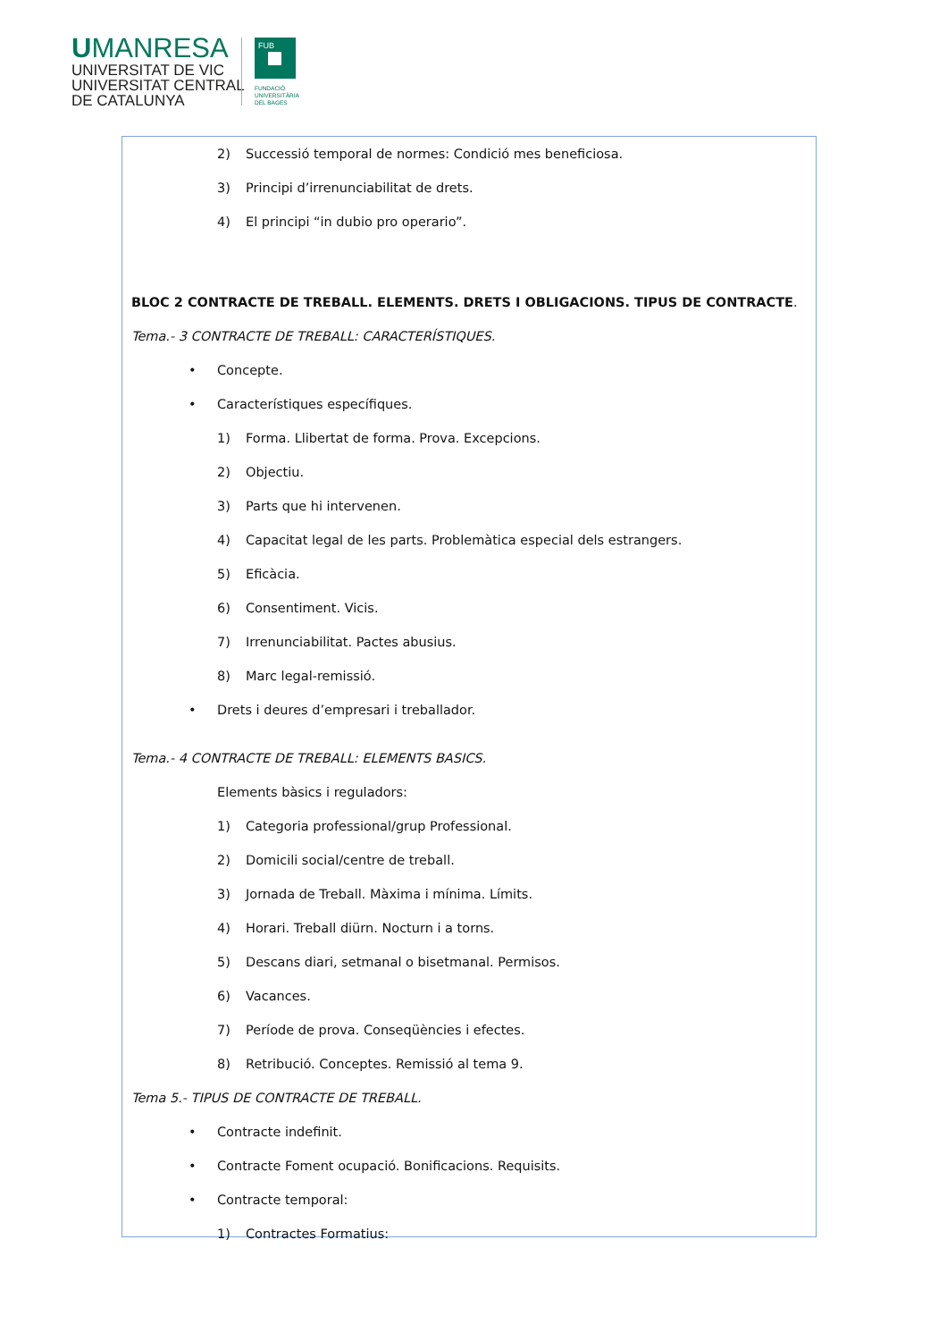UMANRESA
UNIVERSITAT DE VIC
UNIVERSITAT CENTRAL
DE CATALUNYA
FUB
FUNDACIÓ
UNIVERSITÀRIA
DEL BAGES
2) Successió temporal de normes: Condició mes beneficiosa.
3) Principi d’irrenunciabilitat de drets.
4) El principi “in dubio pro operario”.
BLOC 2 CONTRACTE DE TREBALL. ELEMENTS. DRETS I OBLIGACIONS. TIPUS DE CONTRACTE.
Tema.- 3 CONTRACTE DE TREBALL: CARACTERÍSTIQUES.
• Concepte.
• Característiques específiques.
1) Forma. Llibertat de forma. Prova. Excepcions.
2) Objectiu.
3) Parts que hi intervenen.
4) Capacitat legal de les parts. Problemàtica especial dels estrangers.
5) Eficàcia.
6) Consentiment. Vicis.
7) Irrenunciabilitat. Pactes abusius.
8) Marc legal-remissió.
• Drets i deures d’empresari i treballador.
Tema.- 4 CONTRACTE DE TREBALL: ELEMENTS BASICS.
Elements bàsics i reguladors:
1) Categoria professional/grup Professional.
2) Domicili social/centre de treball.
3) Jornada de Treball. Màxima i mínima. Límits.
4) Horari. Treball diürn. Nocturn i a torns.
5) Descans diari, setmanal o bisetmanal. Permisos.
6) Vacances.
7) Període de prova. Conseqüències i efectes.
8) Retribució. Conceptes. Remissió al tema 9.
Tema 5.- TIPUS DE CONTRACTE DE TREBALL.
• Contracte indefinit.
• Contracte Foment ocupació. Bonificacions. Requisits.
• Contracte temporal:
1) Contractes Formatius: